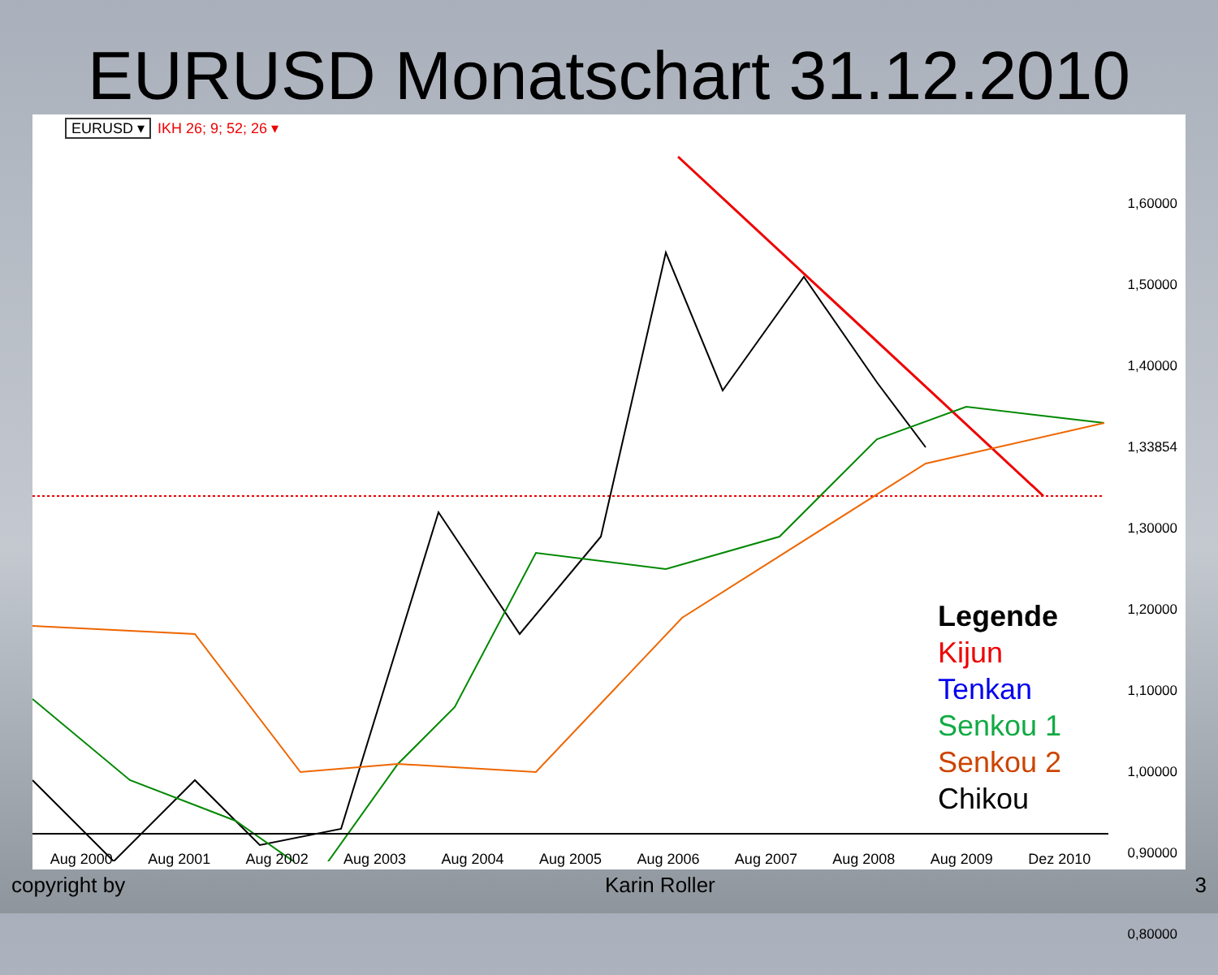EURUSD Monatschart 31.12.2010
EURUSD ▾ IKH 26; 9; 52; 26 ▾
1,60000
1,50000
1,40000
1,33854
1,30000
1,20000
1,10000
1,00000
0,90000
0,80000
Legende
Kijun
Tenkan
Senkou 1
Senkou 2
Chikou
Aug 2000 Aug 2001 Aug 2002 Aug 2003 Aug 2004 Aug 2005 Aug 2006 Aug 2007 Aug 2008 Aug 2009 Dez 2010
copyright by Karin Roller 3